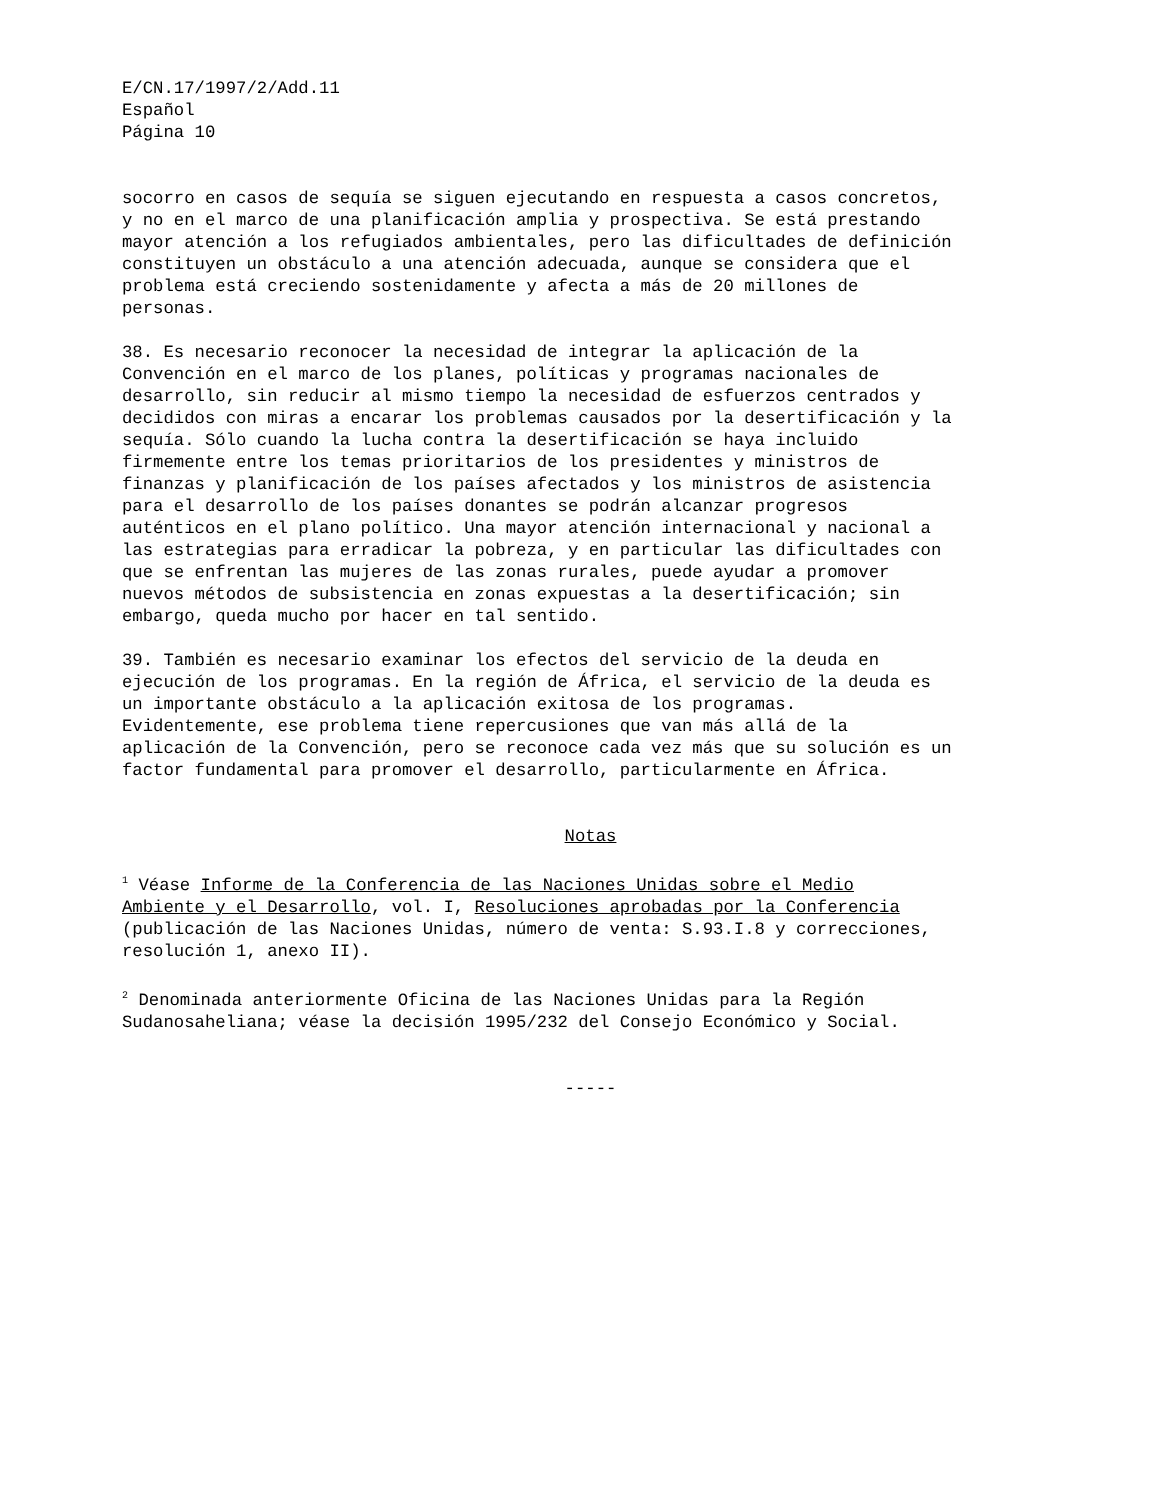E/CN.17/1997/2/Add.11 Español Página 10
socorro en casos de sequía se siguen ejecutando en respuesta a casos concretos, y no en el marco de una planificación amplia y prospectiva. Se está prestando mayor atención a los refugiados ambientales, pero las dificultades de definición constituyen un obstáculo a una atención adecuada, aunque se considera que el problema está creciendo sostenidamente y afecta a más de 20 millones de personas.
38. Es necesario reconocer la necesidad de integrar la aplicación de la Convención en el marco de los planes, políticas y programas nacionales de desarrollo, sin reducir al mismo tiempo la necesidad de esfuerzos centrados y decididos con miras a encarar los problemas causados por la desertificación y la sequía. Sólo cuando la lucha contra la desertificación se haya incluido firmemente entre los temas prioritarios de los presidentes y ministros de finanzas y planificación de los países afectados y los ministros de asistencia para el desarrollo de los países donantes se podrán alcanzar progresos auténticos en el plano político. Una mayor atención internacional y nacional a las estrategias para erradicar la pobreza, y en particular las dificultades con que se enfrentan las mujeres de las zonas rurales, puede ayudar a promover nuevos métodos de subsistencia en zonas expuestas a la desertificación; sin embargo, queda mucho por hacer en tal sentido.
39. También es necesario examinar los efectos del servicio de la deuda en ejecución de los programas. En la región de África, el servicio de la deuda es un importante obstáculo a la aplicación exitosa de los programas. Evidentemente, ese problema tiene repercusiones que van más allá de la aplicación de la Convención, pero se reconoce cada vez más que su solución es un factor fundamental para promover el desarrollo, particularmente en África.
Notas
<sup>1</sup> Véase Informe de la Conferencia de las Naciones Unidas sobre el Medio Ambiente y el Desarrollo, vol. I, Resoluciones aprobadas por la Conferencia (publicación de las Naciones Unidas, número de venta: S.93.I.8 y correcciones, resolución 1, anexo II).
<sup>2</sup> Denominada anteriormente Oficina de las Naciones Unidas para la Región Sudanosaheliana; véase la decisión 1995/232 del Consejo Económico y Social.
-----